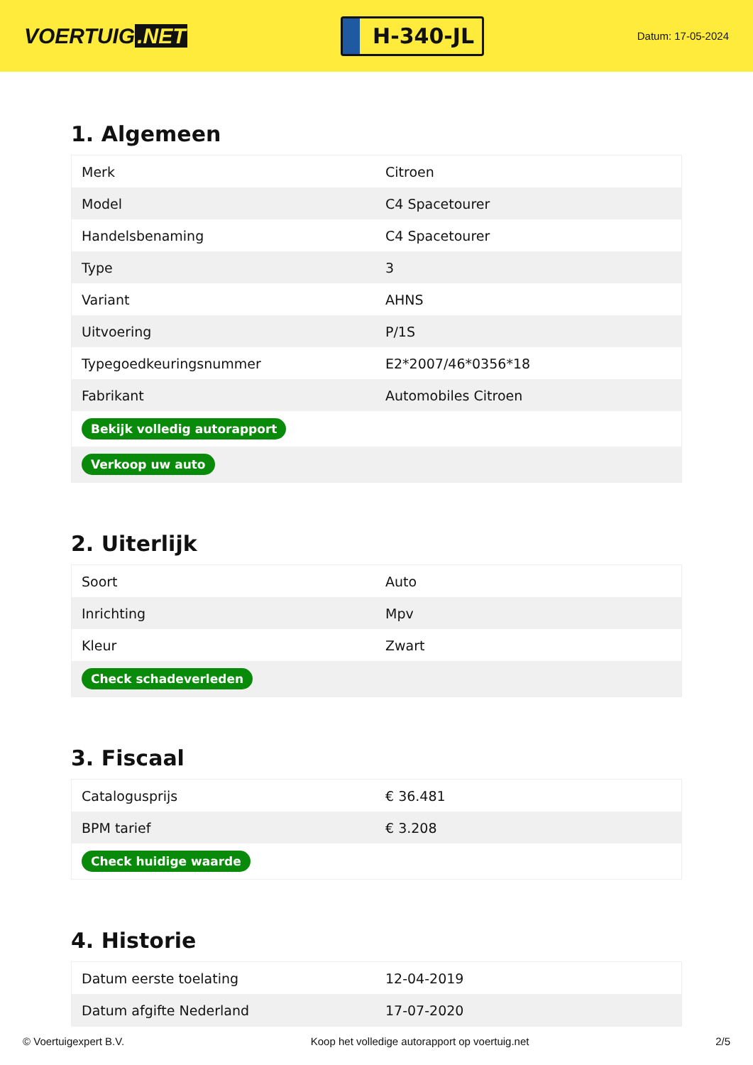VOERTUIG.NET
H-340-JL
Datum: 17-05-2024
1. Algemeen
| Merk | Citroen |
| Model | C4 Spacetourer |
| Handelsbenaming | C4 Spacetourer |
| Type | 3 |
| Variant | AHNS |
| Uitvoering | P/1S |
| Typegoedkeuringsnummer | E2*2007/46*0356*18 |
| Fabrikant | Automobiles Citroen |
| Bekijk volledig autorapport | |
| Verkoop uw auto | |
2. Uiterlijk
| Soort | Auto |
| Inrichting | Mpv |
| Kleur | Zwart |
| Check schadeverleden | |
3. Fiscaal
| Catalogusprijs | € 36.481 |
| BPM tarief | € 3.208 |
| Check huidige waarde | |
4. Historie
| Datum eerste toelating | 12-04-2019 |
| Datum afgifte Nederland | 17-07-2020 |
© Voertuigexpert B.V. Koop het volledige autorapport op voertuig.net 2/5